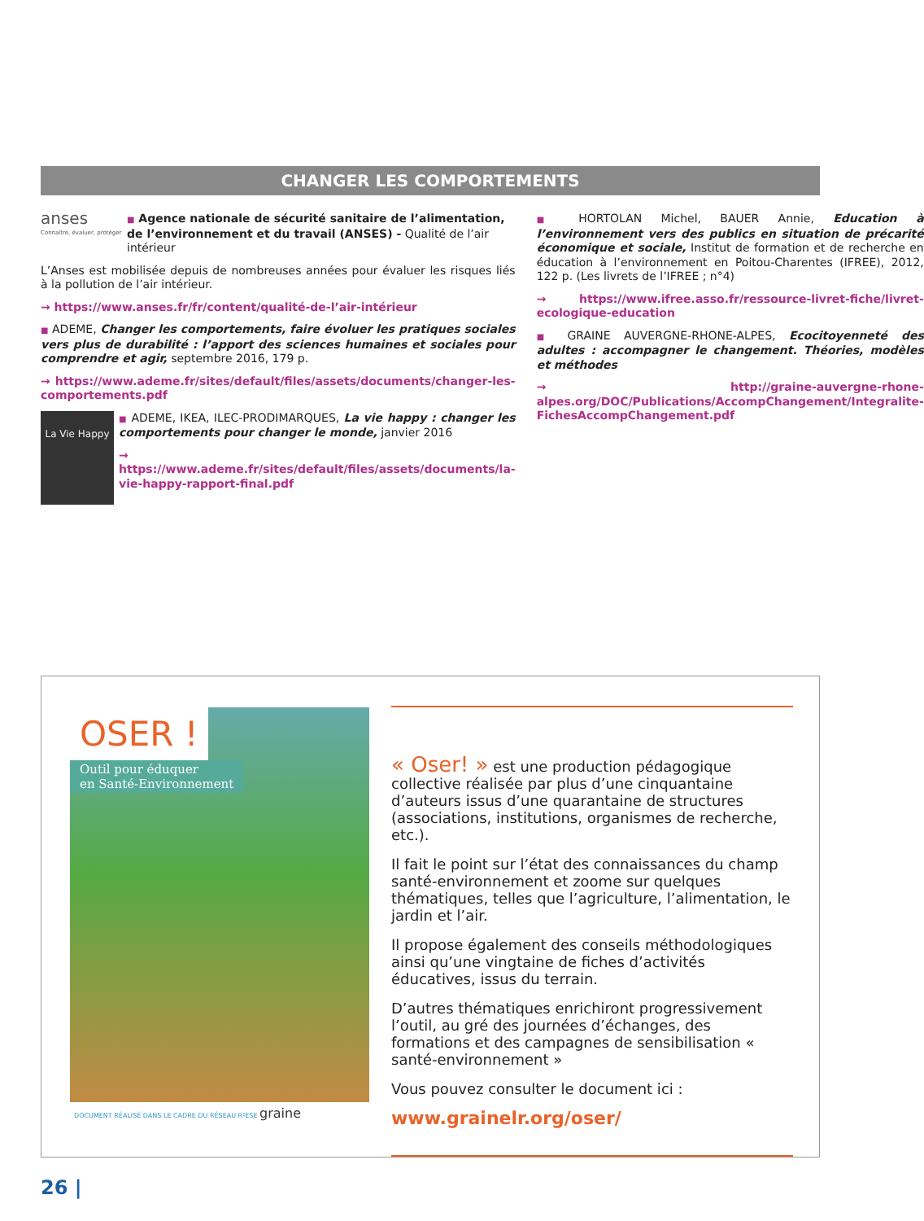CHANGER LES COMPORTEMENTS
anses
Connaître, évaluer, protéger
■ Agence nationale de sécurité sanitaire de l’alimentation, de l’environnement et du travail (ANSES) - Qualité de l’air intérieur
L’Anses est mobilisée depuis de nombreuses années pour évaluer les risques liés à la pollution de l’air intérieur.
→ https://www.anses.fr/fr/content/qualité-de-l’air-intérieur
■ ADEME, Changer les comportements, faire évoluer les pratiques sociales vers plus de durabilité : l’apport des sciences humaines et sociales pour comprendre et agir, septembre 2016, 179 p.
→ https://www.ademe.fr/sites/default/files/assets/documents/changer-les-comportements.pdf
La Vie Happy
■ ADEME, IKEA, ILEC-PRODIMARQUES, La vie happy : changer les comportements pour changer le monde, janvier 2016
→ https://www.ademe.fr/sites/default/files/assets/documents/la-vie-happy-rapport-final.pdf
■ HORTOLAN Michel, BAUER Annie, Education à l’environnement vers des publics en situation de précarité économique et sociale, Institut de formation et de recherche en éducation à l’environnement en Poitou-Charentes (IFREE), 2012, 122 p. (Les livrets de l’IFREE ; n°4)
→ https://www.ifree.asso.fr/ressource-livret-fiche/livret-ecologique-education
■ GRAINE AUVERGNE-RHONE-ALPES, Ecocitoyenneté des adultes : accompagner le changement. Théories, modèles et méthodes
→ http://graine-auvergne-rhone-alpes.org/DOC/Publications/AccompChangement/Integralite-FichesAccompChangement.pdf
OSER !
Outil pour éduquer
en Santé-Environnement
DOCUMENT RÉALISÉ DANS LE CADRE DU RÉSEAU R²ESE graine
« Oser! » est une production pédagogique collective réalisée par plus d’une cinquantaine d’auteurs issus d’une quarantaine de structures (associations, institutions, organismes de recherche, etc.).
Il fait le point sur l’état des connaissances du champ santé-environnement et zoome sur quelques thématiques, telles que l’agriculture, l’alimentation, le jardin et l’air.
Il propose également des conseils méthodologiques ainsi qu’une vingtaine de fiches d’activités éducatives, issus du terrain.
D’autres thématiques enrichiront progressivement l’outil, au gré des journées d’échanges, des formations et des campagnes de sensibilisation « santé-environnement »
Vous pouvez consulter le document ici :
www.grainelr.org/oser/
26 |